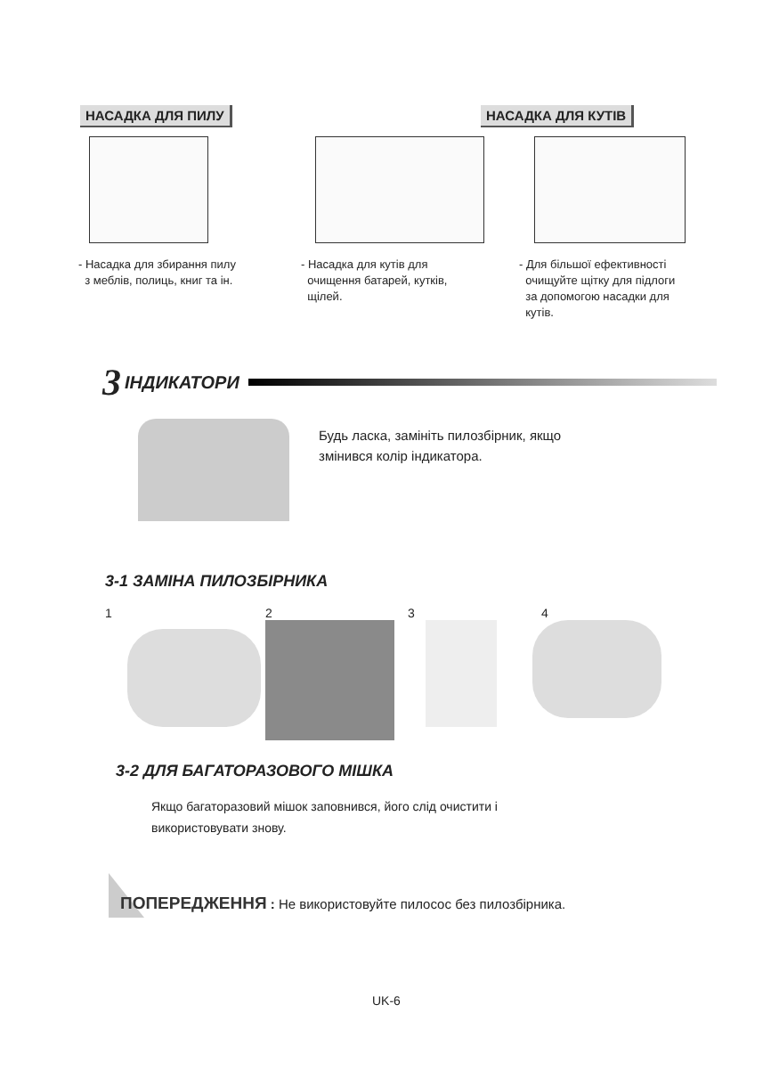НАСАДКА ДЛЯ ПИЛУ НАСАДКА ДЛЯ КУТІВ
- Насадка для збирання пилу
з меблів, полиць, книг та ін.
- Насадка для кутів для
очищення батарей, кутків,
щілей.
- Для більшої ефективності
очищуйте щітку для підлоги
за допомогою насадки для
кутів.
3 ІНДИКАТОРИ
Будь ласка, замініть пилозбірник, якщо
змінився колір індикатора.
3-1 ЗАМІНА ПИЛОЗБІРНИКА
1 2 3 4
3-2 ДЛЯ БАГАТОРАЗОВОГО МІШКА
Якщо багаторазовий мішок заповнився, його слід очистити і
використовувати знову.
ПОПЕРЕДЖЕННЯ : Не використовуйте пилосос без пилозбірника.
UK-6